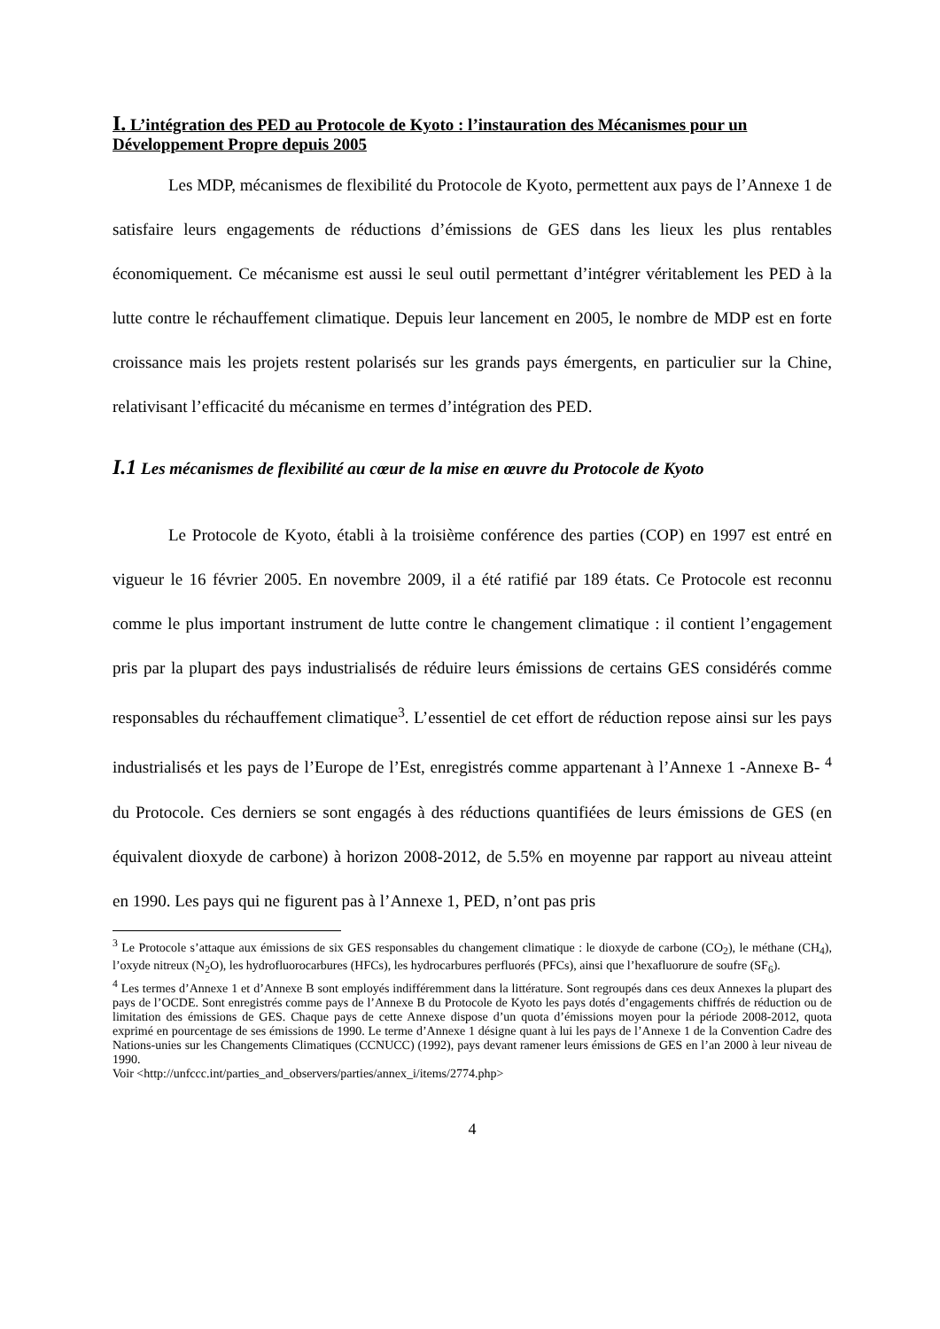I. L’intégration des PED au Protocole de Kyoto : l’instauration des Mécanismes pour un Développement Propre depuis 2005
Les MDP, mécanismes de flexibilité du Protocole de Kyoto, permettent aux pays de l’Annexe 1 de satisfaire leurs engagements de réductions d’émissions de GES dans les lieux les plus rentables économiquement. Ce mécanisme est aussi le seul outil permettant d’intégrer véritablement les PED à la lutte contre le réchauffement climatique. Depuis leur lancement en 2005, le nombre de MDP est en forte croissance mais les projets restent polarisés sur les grands pays émergents, en particulier sur la Chine, relativisant l’efficacité du mécanisme en termes d’intégration des PED.
I.1 Les mécanismes de flexibilité au cœur de la mise en œuvre du Protocole de Kyoto
Le Protocole de Kyoto, établi à la troisième conférence des parties (COP) en 1997 est entré en vigueur le 16 février 2005. En novembre 2009, il a été ratifié par 189 états. Ce Protocole est reconnu comme le plus important instrument de lutte contre le changement climatique : il contient l’engagement pris par la plupart des pays industrialisés de réduire leurs émissions de certains GES considérés comme responsables du réchauffement climatique<sup>3</sup>. L’essentiel de cet effort de réduction repose ainsi sur les pays industrialisés et les pays de l’Europe de l’Est, enregistrés comme appartenant à l’Annexe 1 -Annexe B- <sup>4</sup> du Protocole. Ces derniers se sont engagés à des réductions quantifiées de leurs émissions de GES (en équivalent dioxyde de carbone) à horizon 2008-2012, de 5.5% en moyenne par rapport au niveau atteint en 1990. Les pays qui ne figurent pas à l’Annexe 1, PED, n’ont pas pris
<sup>3</sup> Le Protocole s’attaque aux émissions de six GES responsables du changement climatique : le dioxyde de carbone (CO<sub>2</sub>), le méthane (CH<sub>4</sub>), l’oxyde nitreux (N<sub>2</sub>O), les hydrofluorocarbures (HFCs), les hydrocarbures perfluorés (PFCs), ainsi que l’hexafluorure de soufre (SF<sub>6</sub>).
<sup>4</sup> Les termes d’Annexe 1 et d’Annexe B sont employés indifféremment dans la littérature. Sont regroupés dans ces deux Annexes la plupart des pays de l’OCDE. Sont enregistrés comme pays de l’Annexe B du Protocole de Kyoto les pays dotés d’engagements chiffrés de réduction ou de limitation des émissions de GES. Chaque pays de cette Annexe dispose d’un quota d’émissions moyen pour la période 2008-2012, quota exprimé en pourcentage de ses émissions de 1990. Le terme d’Annexe 1 désigne quant à lui les pays de l’Annexe 1 de la Convention Cadre des Nations-unies sur les Changements Climatiques (CCNUCC) (1992), pays devant ramener leurs émissions de GES en l’an 2000 à leur niveau de 1990.
Voir <http://unfccc.int/parties_and_observers/parties/annex_i/items/2774.php>
4